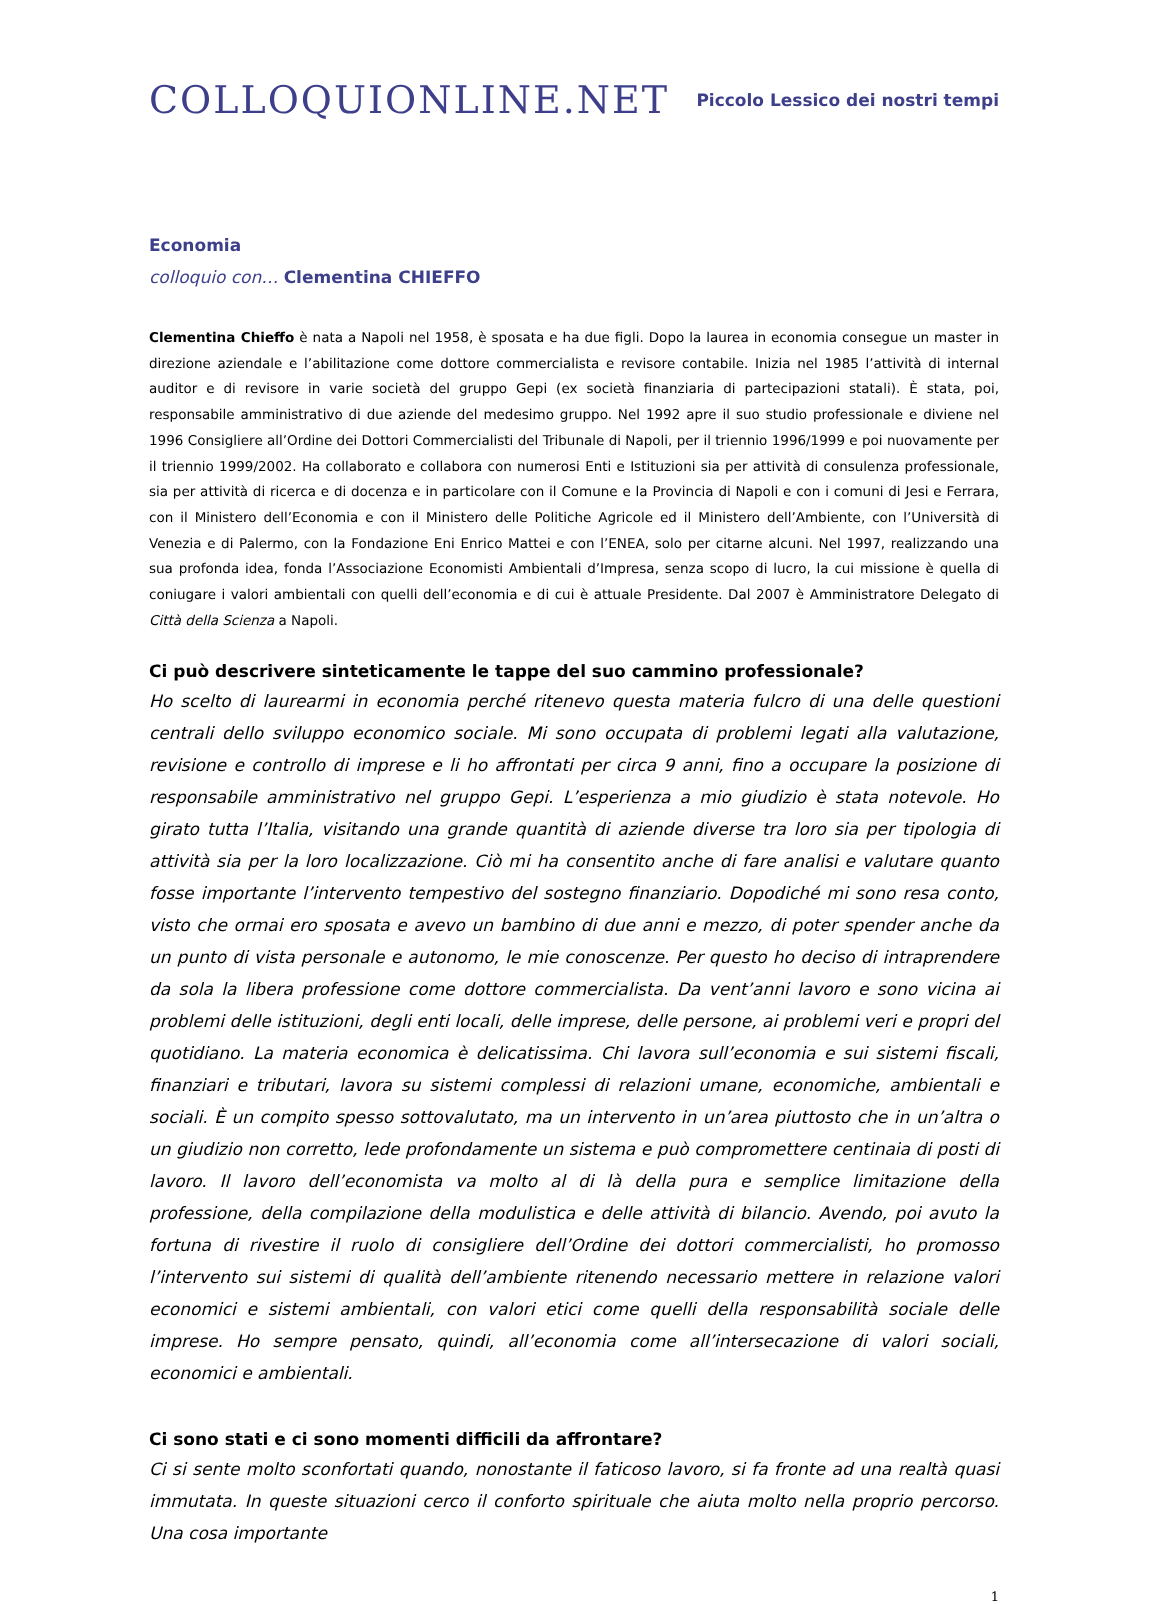COLLOQUIONLINE.NET
Piccolo Lessico dei nostri tempi
Economia
colloquio con… Clementina CHIEFFO
Clementina Chieffo è nata a Napoli nel 1958, è sposata e ha due figli. Dopo la laurea in economia consegue un master in direzione aziendale e l’abilitazione come dottore commercialista e revisore contabile. Inizia nel 1985 l’attività di internal auditor e di revisore in varie società del gruppo Gepi (ex società finanziaria di partecipazioni statali). È stata, poi, responsabile amministrativo di due aziende del medesimo gruppo. Nel 1992 apre il suo studio professionale e diviene nel 1996 Consigliere all’Ordine dei Dottori Commercialisti del Tribunale di Napoli, per il triennio 1996/1999 e poi nuovamente per il triennio 1999/2002. Ha collaborato e collabora con numerosi Enti e Istituzioni sia per attività di consulenza professionale, sia per attività di ricerca e di docenza e in particolare con il Comune e la Provincia di Napoli e con i comuni di Jesi e Ferrara, con il Ministero dell’Economia e con il Ministero delle Politiche Agricole ed il Ministero dell’Ambiente, con l’Università di Venezia e di Palermo, con la Fondazione Eni Enrico Mattei e con l’ENEA, solo per citarne alcuni. Nel 1997, realizzando una sua profonda idea, fonda l’Associazione Economisti Ambientali d’Impresa, senza scopo di lucro, la cui missione è quella di coniugare i valori ambientali con quelli dell’economia e di cui è attuale Presidente. Dal 2007 è Amministratore Delegato di Città della Scienza a Napoli.
Ci può descrivere sinteticamente le tappe del suo cammino professionale?
Ho scelto di laurearmi in economia perché ritenevo questa materia fulcro di una delle questioni centrali dello sviluppo economico sociale. Mi sono occupata di problemi legati alla valutazione, revisione e controllo di imprese e li ho affrontati per circa 9 anni, fino a occupare la posizione di responsabile amministrativo nel gruppo Gepi. L’esperienza a mio giudizio è stata notevole. Ho girato tutta l’Italia, visitando una grande quantità di aziende diverse tra loro sia per tipologia di attività sia per la loro localizzazione. Ciò mi ha consentito anche di fare analisi e valutare quanto fosse importante l’intervento tempestivo del sostegno finanziario. Dopodiché mi sono resa conto, visto che ormai ero sposata e avevo un bambino di due anni e mezzo, di poter spender anche da un punto di vista personale e autonomo, le mie conoscenze. Per questo ho deciso di intraprendere da sola la libera professione come dottore commercialista. Da vent’anni lavoro e sono vicina ai problemi delle istituzioni, degli enti locali, delle imprese, delle persone, ai problemi veri e propri del quotidiano. La materia economica è delicatissima. Chi lavora sull’economia e sui sistemi fiscali, finanziari e tributari, lavora su sistemi complessi di relazioni umane, economiche, ambientali e sociali. È un compito spesso sottovalutato, ma un intervento in un’area piuttosto che in un’altra o un giudizio non corretto, lede profondamente un sistema e può compromettere centinaia di posti di lavoro. Il lavoro dell’economista va molto al di là della pura e semplice limitazione della professione, della compilazione della modulistica e delle attività di bilancio. Avendo, poi avuto la fortuna di rivestire il ruolo di consigliere dell’Ordine dei dottori commercialisti, ho promosso l’intervento sui sistemi di qualità dell’ambiente ritenendo necessario mettere in relazione valori economici e sistemi ambientali, con valori etici come quelli della responsabilità sociale delle imprese. Ho sempre pensato, quindi, all’economia come all’intersecazione di valori sociali, economici e ambientali.
Ci sono stati e ci sono momenti difficili da affrontare?
Ci si sente molto sconfortati quando, nonostante il faticoso lavoro, si fa fronte ad una realtà quasi immutata. In queste situazioni cerco il conforto spirituale che aiuta molto nella proprio percorso. Una cosa importante
1